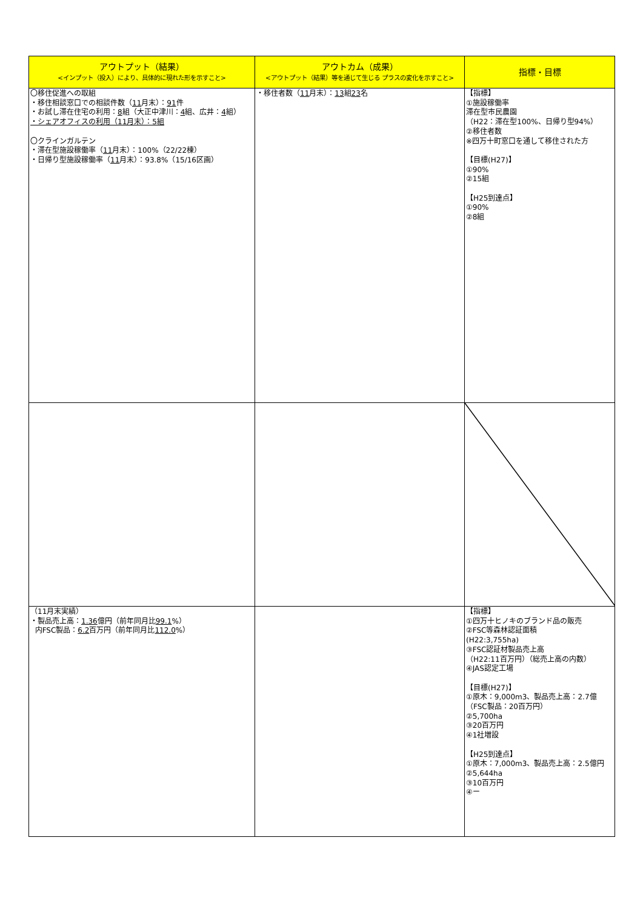| アウトプット（結果） <インプット（投入）により、具体的に現れた形を示すこと> | アウトカム（成果） <アウトプット（結果）等を通じて生じる プラスの変化を示すこと> | 指標・目標 |
| --- | --- | --- |
| 〇移住促進への取組 ・移住相談窓口での相談件数（ 11 月末）： 91 件 ・お試し滞在住宅の利用： 8 組（大正中津川： 4 組、広井： 4 組） ・シェアオフィスの利用（11月末）：5組 〇クラインガルテン ・滞在型施設稼働率（ 11 月末）：100%（22/22棟） ・日帰り型施設稼働率（ 11 月末）：93.8%（15/16区画） | ・移住者数（ 11 月末）： 13 組 23 名 | 【指標】 ①施設稼働率 滞在型市民農園 （H22：滞在型100%、日帰り型94%） ②移住者数 ※四万十町窓口を通して移住された方 【目標(H27)】 ①90% ②15組 【H25到達点】 ①90% ②8組 |
| （11月末実績） ・製品売上高： 1.36 億円（前年同月比 99.1 %） 内FSC製品： 6.2 百万円（前年同月比 112.0 %） | | 【指標】 ①四万十ヒノキのブランド品の販売 ②FSC等森林認証面積 (H22:3,755ha) ③FSC認証材製品売上高 （H22:11百万円）（総売上高の内数） ④JAS認定工場 【目標(H27)】 ①原木：9,000m3、製品売上高：2.7億 （FSC製品：20百万円） ②5,700ha ③20百万円 ④1社増設 【H25到達点】 ①原木：7,000m3、製品売上高：2.5億円 ②5,644ha ③10百万円 ④ー |